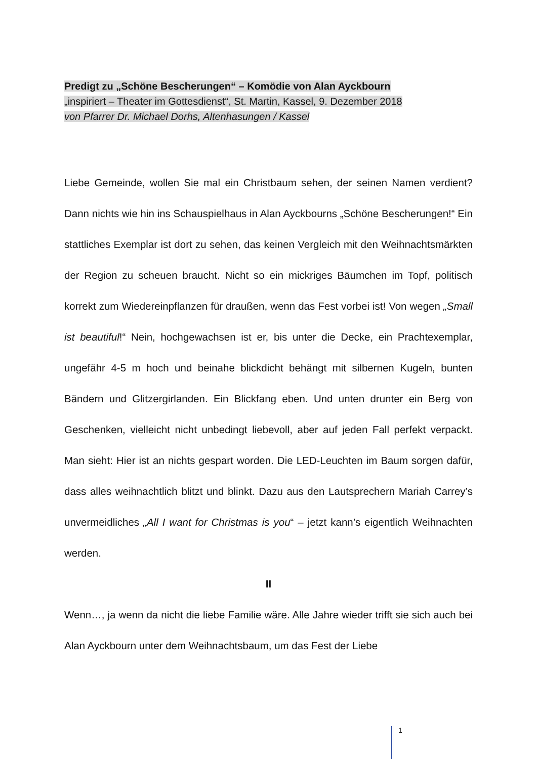Predigt zu „Schöne Bescherungen“ – Komödie von Alan Ayckbourn
„inspiriert – Theater im Gottesdienst“, St. Martin, Kassel, 9. Dezember 2018
von Pfarrer Dr. Michael Dorhs, Altenhasungen / Kassel
Liebe Gemeinde, wollen Sie mal ein Christbaum sehen, der seinen Namen verdient? Dann nichts wie hin ins Schauspielhaus in Alan Ayckbourns „Schöne Bescherungen!“ Ein stattliches Exemplar ist dort zu sehen, das keinen Vergleich mit den Weihnachtsmärkten der Region zu scheuen braucht. Nicht so ein mickriges Bäumchen im Topf, politisch korrekt zum Wiedereinpflanzen für draußen, wenn das Fest vorbei ist! Von wegen „Small ist beautiful!“ Nein, hochgewachsen ist er, bis unter die Decke, ein Prachtexemplar, ungefähr 4-5 m hoch und beinahe blickdicht behängt mit silbernen Kugeln, bunten Bändern und Glitzergirlanden. Ein Blickfang eben. Und unten drunter ein Berg von Geschenken, vielleicht nicht unbedingt liebevoll, aber auf jeden Fall perfekt verpackt. Man sieht: Hier ist an nichts gespart worden. Die LED-Leuchten im Baum sorgen dafür, dass alles weihnachtlich blitzt und blinkt. Dazu aus den Lautsprechern Mariah Carrey’s unvermeidliches „All I want for Christmas is you“ – jetzt kann’s eigentlich Weihnachten werden.
II
Wenn…, ja wenn da nicht die liebe Familie wäre. Alle Jahre wieder trifft sie sich auch bei Alan Ayckbourn unter dem Weihnachtsbaum, um das Fest der Liebe
1